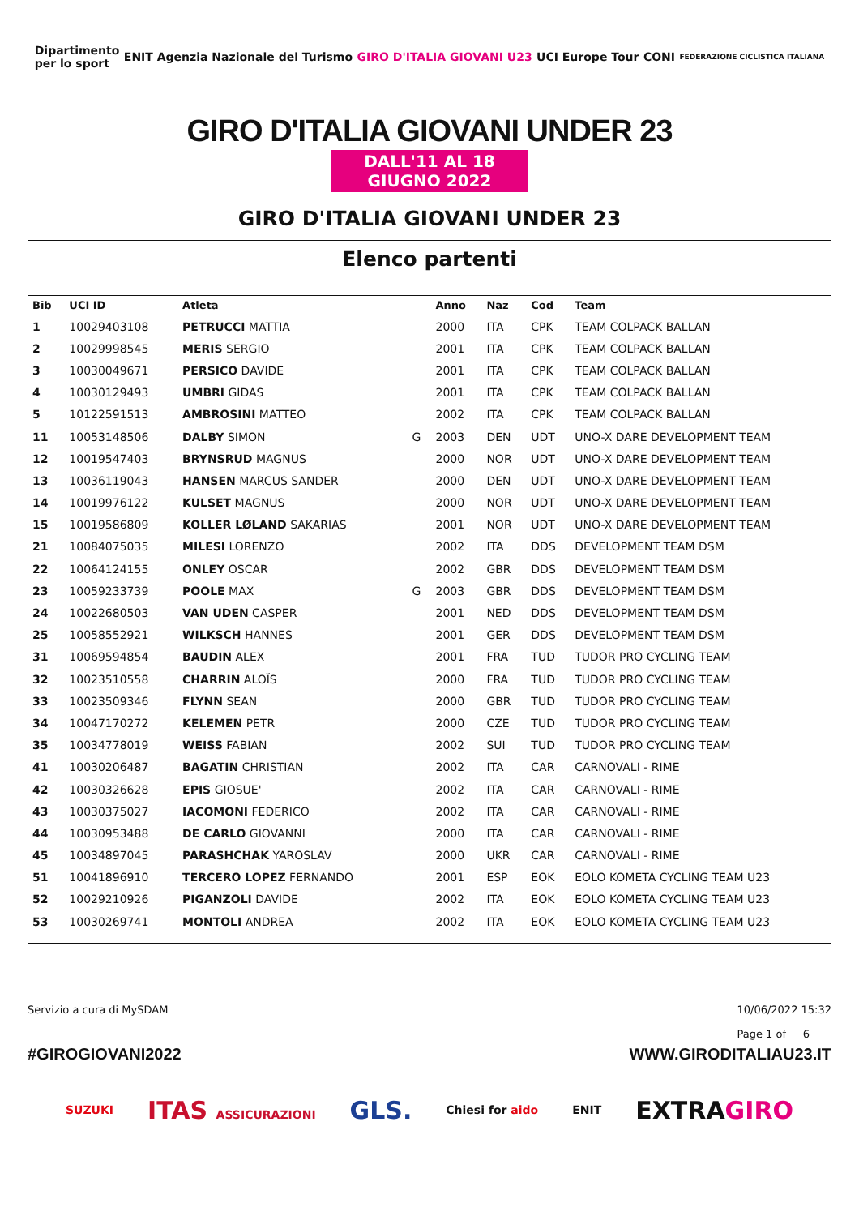Dipartimento
per lo sport ENIT Agenzia Nazionale del Turismo GIRO D'ITALIA GIOVANI U23 UCI Europe Tour CONI FEDERAZIONE CICLISTICA ITALIANA
GIRO D'ITALIA GIOVANI UNDER 23
DALL'11 AL 18 GIUGNO 2022
GIRO D'ITALIA GIOVANI UNDER 23
Elenco partenti
| Bib | UCI ID | Atleta | | Anno | Naz | Cod | Team |
| --- | --- | --- | --- | --- | --- | --- | --- |
| 1 | 10029403108 | PETRUCCI MATTIA | | 2000 | ITA | CPK | TEAM COLPACK BALLAN |
| 2 | 10029998545 | MERIS SERGIO | | 2001 | ITA | CPK | TEAM COLPACK BALLAN |
| 3 | 10030049671 | PERSICO DAVIDE | | 2001 | ITA | CPK | TEAM COLPACK BALLAN |
| 4 | 10030129493 | UMBRI GIDAS | | 2001 | ITA | CPK | TEAM COLPACK BALLAN |
| 5 | 10122591513 | AMBROSINI MATTEO | | 2002 | ITA | CPK | TEAM COLPACK BALLAN |
| 11 | 10053148506 | DALBY SIMON | G | 2003 | DEN | UDT | UNO-X DARE DEVELOPMENT TEAM |
| 12 | 10019547403 | BRYNSRUD MAGNUS | | 2000 | NOR | UDT | UNO-X DARE DEVELOPMENT TEAM |
| 13 | 10036119043 | HANSEN MARCUS SANDER | | 2000 | DEN | UDT | UNO-X DARE DEVELOPMENT TEAM |
| 14 | 10019976122 | KULSET MAGNUS | | 2000 | NOR | UDT | UNO-X DARE DEVELOPMENT TEAM |
| 15 | 10019586809 | KOLLER LØLAND SAKARIAS | | 2001 | NOR | UDT | UNO-X DARE DEVELOPMENT TEAM |
| 21 | 10084075035 | MILESI LORENZO | | 2002 | ITA | DDS | DEVELOPMENT TEAM DSM |
| 22 | 10064124155 | ONLEY OSCAR | | 2002 | GBR | DDS | DEVELOPMENT TEAM DSM |
| 23 | 10059233739 | POOLE MAX | G | 2003 | GBR | DDS | DEVELOPMENT TEAM DSM |
| 24 | 10022680503 | VAN UDEN CASPER | | 2001 | NED | DDS | DEVELOPMENT TEAM DSM |
| 25 | 10058552921 | WILKSCH HANNES | | 2001 | GER | DDS | DEVELOPMENT TEAM DSM |
| 31 | 10069594854 | BAUDIN ALEX | | 2001 | FRA | TUD | TUDOR PRO CYCLING TEAM |
| 32 | 10023510558 | CHARRIN ALOÏS | | 2000 | FRA | TUD | TUDOR PRO CYCLING TEAM |
| 33 | 10023509346 | FLYNN SEAN | | 2000 | GBR | TUD | TUDOR PRO CYCLING TEAM |
| 34 | 10047170272 | KELEMEN PETR | | 2000 | CZE | TUD | TUDOR PRO CYCLING TEAM |
| 35 | 10034778019 | WEISS FABIAN | | 2002 | SUI | TUD | TUDOR PRO CYCLING TEAM |
| 41 | 10030206487 | BAGATIN CHRISTIAN | | 2002 | ITA | CAR | CARNOVALI - RIME |
| 42 | 10030326628 | EPIS GIOSUE' | | 2002 | ITA | CAR | CARNOVALI - RIME |
| 43 | 10030375027 | IACOMONI FEDERICO | | 2002 | ITA | CAR | CARNOVALI - RIME |
| 44 | 10030953488 | DE CARLO GIOVANNI | | 2000 | ITA | CAR | CARNOVALI - RIME |
| 45 | 10034897045 | PARASHCHAK YAROSLAV | | 2000 | UKR | CAR | CARNOVALI - RIME |
| 51 | 10041896910 | TERCERO LOPEZ FERNANDO | | 2001 | ESP | EOK | EOLO KOMETA CYCLING TEAM U23 |
| 52 | 10029210926 | PIGANZOLI DAVIDE | | 2002 | ITA | EOK | EOLO KOMETA CYCLING TEAM U23 |
| 53 | 10030269741 | MONTOLI ANDREA | | 2002 | ITA | EOK | EOLO KOMETA CYCLING TEAM U23 |
Servizio a cura di MySDAM 10/06/2022 15:32
Page 1 of 6
#GIROGIOVANI2022 WWW.GIRODITALIAU23.IT
SUZUKI ITAS ASSICURAZIONI GLS. Chiesi for aido ENIT EXTRAGIRO